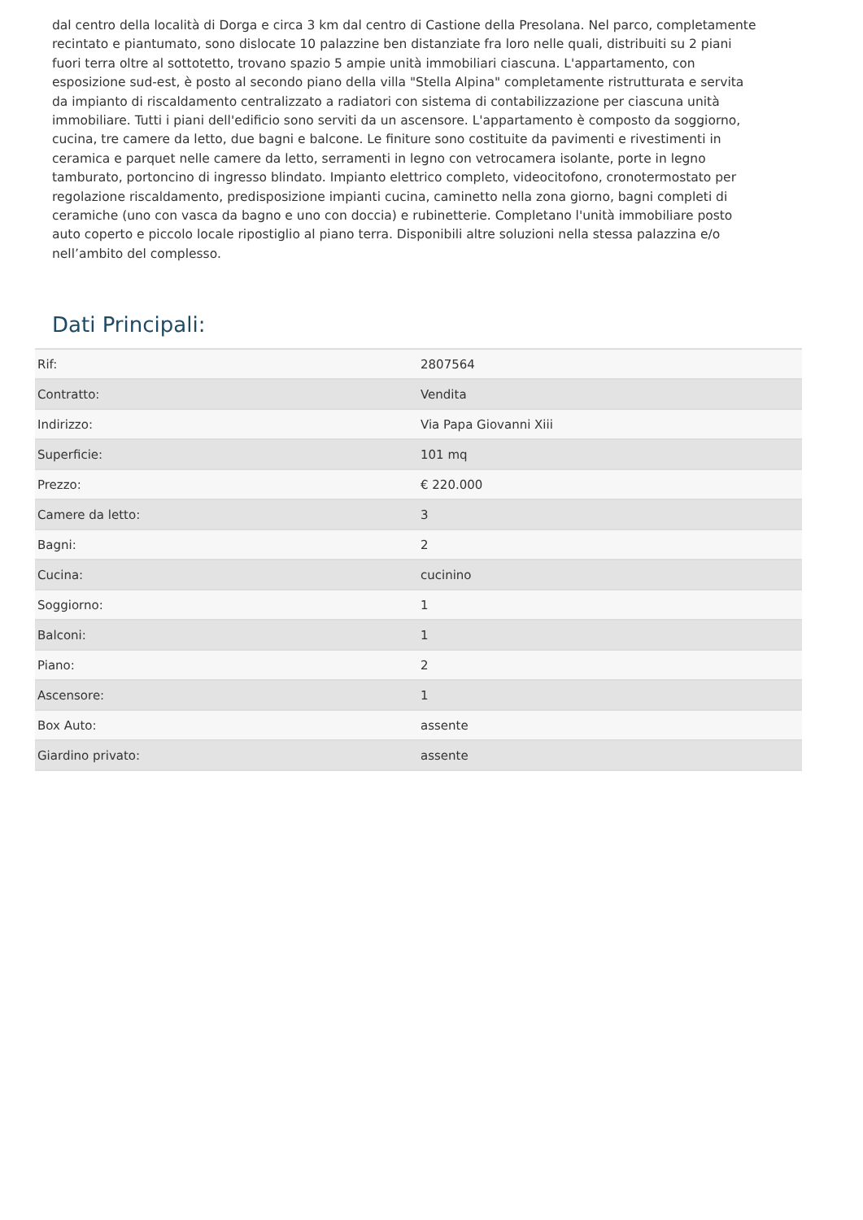dal centro della località di Dorga e circa 3 km dal centro di Castione della Presolana. Nel parco, completamente recintato e piantumato, sono dislocate 10 palazzine ben distanziate fra loro nelle quali, distribuiti su 2 piani fuori terra oltre al sottotetto, trovano spazio 5 ampie unità immobiliari ciascuna. L'appartamento, con esposizione sud-est, è posto al secondo piano della villa "Stella Alpina" completamente ristrutturata e servita da impianto di riscaldamento centralizzato a radiatori con sistema di contabilizzazione per ciascuna unità immobiliare. Tutti i piani dell'edificio sono serviti da un ascensore. L'appartamento è composto da soggiorno, cucina, tre camere da letto, due bagni e balcone. Le finiture sono costituite da pavimenti e rivestimenti in ceramica e parquet nelle camere da letto, serramenti in legno con vetrocamera isolante, porte in legno tamburato, portoncino di ingresso blindato. Impianto elettrico completo, videocitofono, cronotermostato per regolazione riscaldamento, predisposizione impianti cucina, caminetto nella zona giorno, bagni completi di ceramiche (uno con vasca da bagno e uno con doccia) e rubinetterie. Completano l'unità immobiliare posto auto coperto e piccolo locale ripostiglio al piano terra. Disponibili altre soluzioni nella stessa palazzina e/o nell’ambito del complesso.
Dati Principali:
| Rif: | 2807564 |
| Contratto: | Vendita |
| Indirizzo: | Via Papa Giovanni Xiii |
| Superficie: | 101 mq |
| Prezzo: | € 220.000 |
| Camere da letto: | 3 |
| Bagni: | 2 |
| Cucina: | cucinino |
| Soggiorno: | 1 |
| Balconi: | 1 |
| Piano: | 2 |
| Ascensore: | 1 |
| Box Auto: | assente |
| Giardino privato: | assente |